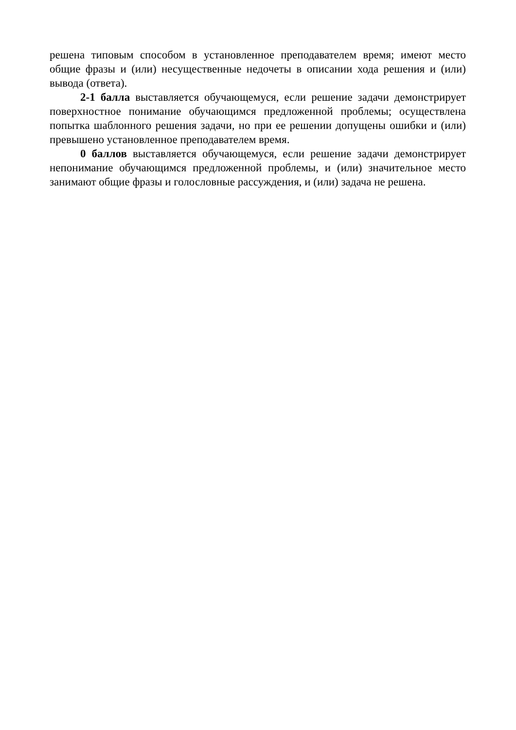решена типовым способом в установленное преподавателем время; имеют место общие фразы и (или) несущественные недочеты в описании хода решения и (или) вывода (ответа).
2-1 балла выставляется обучающемуся, если решение задачи демонстрирует поверхностное понимание обучающимся предложенной проблемы; осуществлена попытка шаблонного решения задачи, но при ее решении допущены ошибки и (или) превышено установленное преподавателем время.
0 баллов выставляется обучающемуся, если решение задачи демонстрирует непонимание обучающимся предложенной проблемы, и (или) значительное место занимают общие фразы и голословные рассуждения, и (или) задача не решена.